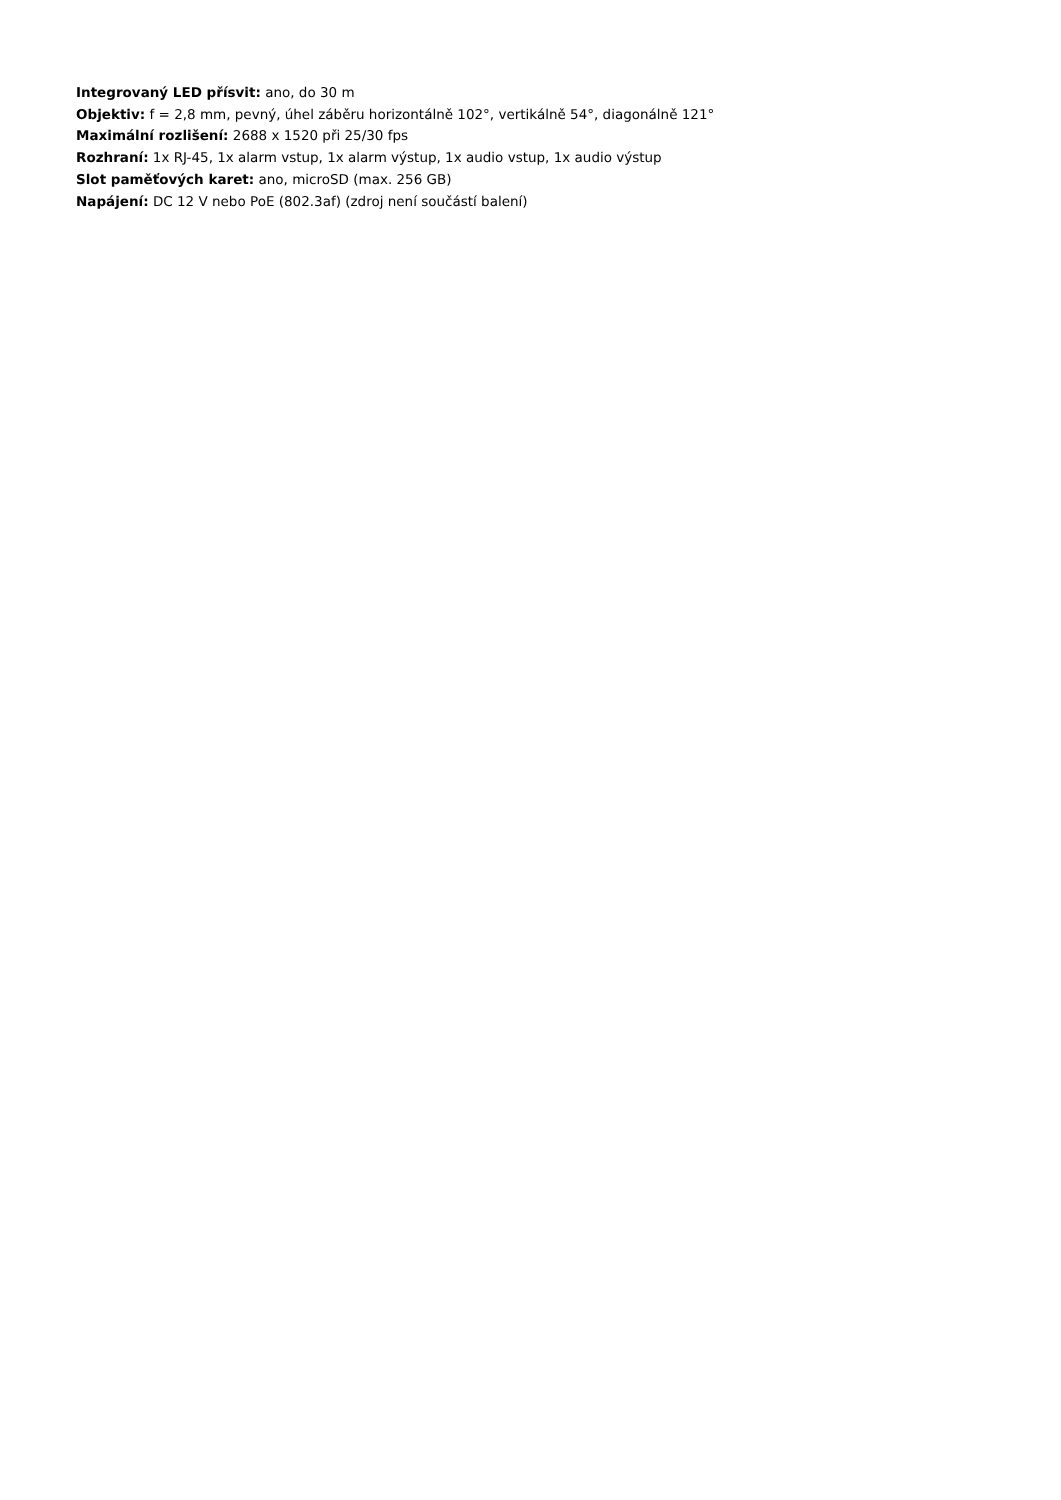Integrovaný LED přísvit: ano, do 30 m
Objektiv: f = 2,8 mm, pevný, úhel záběru horizontálně 102°, vertikálně 54°, diagonálně 121°
Maximální rozlišení: 2688 x 1520 při 25/30 fps
Rozhraní: 1x RJ-45, 1x alarm vstup, 1x alarm výstup, 1x audio vstup, 1x audio výstup
Slot paměťových karet: ano, microSD (max. 256 GB)
Napájení: DC 12 V nebo PoE (802.3af) (zdroj není součástí balení)